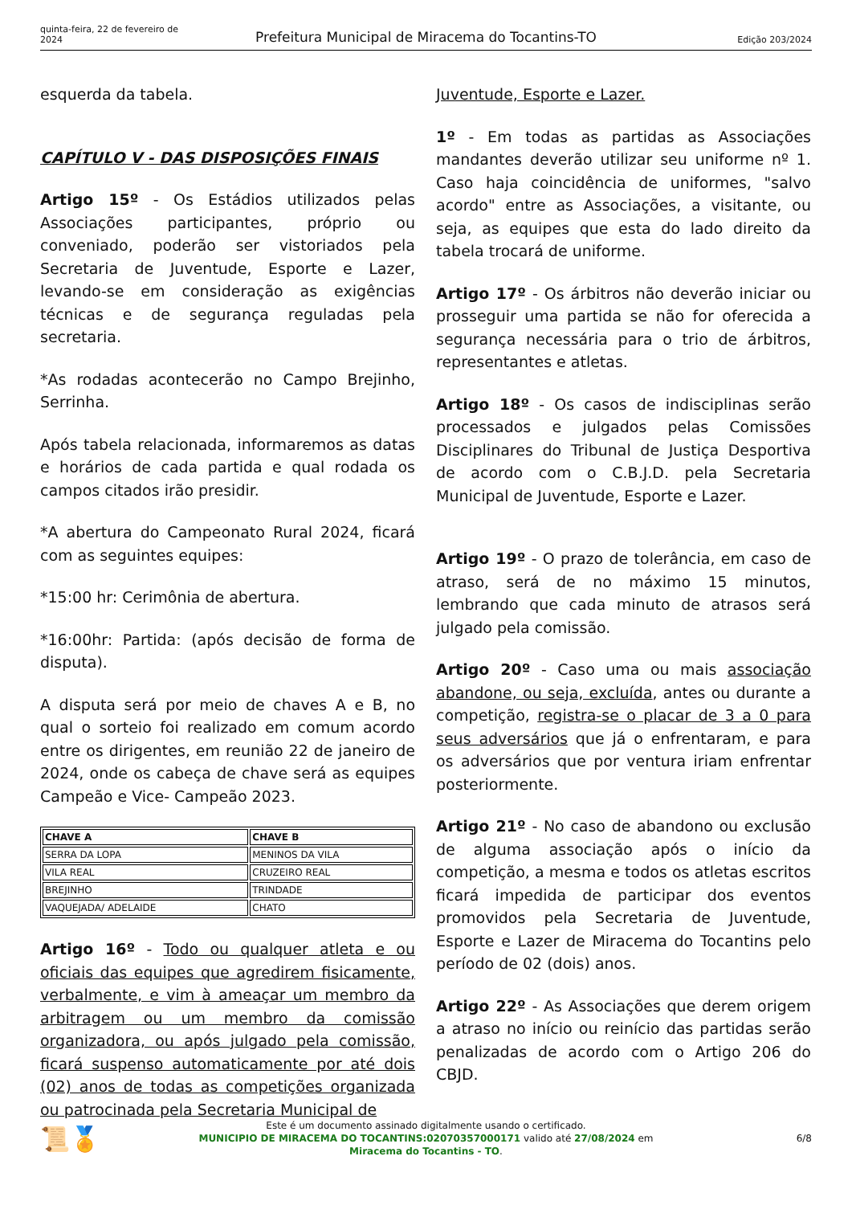quinta-feira, 22 de fevereiro de 2024
Prefeitura Municipal de Miracema do Tocantins-TO
Edição 203/2024
esquerda da tabela.
CAPÍTULO V - DAS DISPOSIÇÕES FINAIS
Artigo 15º - Os Estádios utilizados pelas Associações participantes, próprio ou conveniado, poderão ser vistoriados pela Secretaria de Juventude, Esporte e Lazer, levando-se em consideração as exigências técnicas e de segurança reguladas pela secretaria.
*As rodadas acontecerão no Campo Brejinho, Serrinha.
Após tabela relacionada, informaremos as datas e horários de cada partida e qual rodada os campos citados irão presidir.
*A abertura do Campeonato Rural 2024, ficará com as seguintes equipes:
*15:00 hr: Cerimônia de abertura.
*16:00hr: Partida: (após decisão de forma de disputa).
A disputa será por meio de chaves A e B, no qual o sorteio foi realizado em comum acordo entre os dirigentes, em reunião 22 de janeiro de 2024, onde os cabeça de chave será as equipes Campeão e Vice- Campeão 2023.
| CHAVE A | CHAVE B |
| --- | --- |
| SERRA DA LOPA | MENINOS DA VILA |
| VILA REAL | CRUZEIRO REAL |
| BREJINHO | TRINDADE |
| VAQUEJADA/ ADELAIDE | CHATO |
Artigo 16º - Todo ou qualquer atleta e ou oficiais das equipes que agredirem fisicamente, verbalmente, e vim à ameaçar um membro da arbitragem ou um membro da comissão organizadora, ou após julgado pela comissão, ficará suspenso automaticamente por até dois (02) anos de todas as competições organizada ou patrocinada pela Secretaria Municipal de
Juventude, Esporte e Lazer.
1º - Em todas as partidas as Associações mandantes deverão utilizar seu uniforme nº 1. Caso haja coincidência de uniformes, "salvo acordo" entre as Associações, a visitante, ou seja, as equipes que esta do lado direito da tabela trocará de uniforme.
Artigo 17º - Os árbitros não deverão iniciar ou prosseguir uma partida se não for oferecida a segurança necessária para o trio de árbitros, representantes e atletas.
Artigo 18º - Os casos de indisciplinas serão processados e julgados pelas Comissões Disciplinares do Tribunal de Justiça Desportiva de acordo com o C.B.J.D. pela Secretaria Municipal de Juventude, Esporte e Lazer.
Artigo 19º - O prazo de tolerância, em caso de atraso, será de no máximo 15 minutos, lembrando que cada minuto de atrasos será julgado pela comissão.
Artigo 20º - Caso uma ou mais associação abandone, ou seja, excluída, antes ou durante a competição, registra-se o placar de 3 a 0 para seus adversários que já o enfrentaram, e para os adversários que por ventura iriam enfrentar posteriormente.
Artigo 21º - No caso de abandono ou exclusão de alguma associação após o início da competição, a mesma e todos os atletas escritos ficará impedida de participar dos eventos promovidos pela Secretaria de Juventude, Esporte e Lazer de Miracema do Tocantins pelo período de 02 (dois) anos.
Artigo 22º - As Associações que derem origem a atraso no início ou reinício das partidas serão penalizadas de acordo com o Artigo 206 do CBJD.
📜🏅
Este é um documento assinado digitalmente usando o certificado.
MUNICIPIO DE MIRACEMA DO TOCANTINS:02070357000171 valido até 27/08/2024 em
Miracema do Tocantins - TO.
6/8